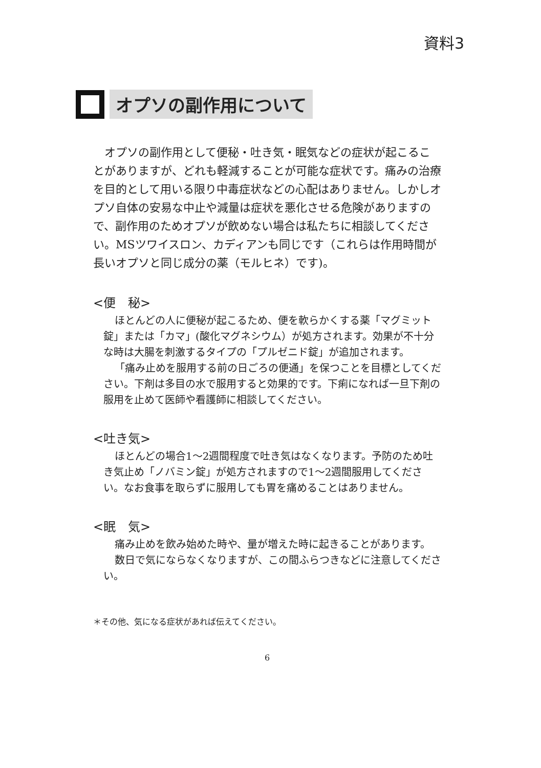資料3
オプソの副作用について
オプソの副作用として便秘・吐き気・眠気などの症状が起こることがありますが、どれも軽減することが可能な症状です。痛みの治療を目的として用いる限り中毒症状などの心配はありません。しかしオプソ自体の安易な中止や減量は症状を悪化させる危険がありますので、副作用のためオプソが飲めない場合は私たちに相談してください。MSツワイスロン、カディアンも同じです（これらは作用時間が長いオプソと同じ成分の薬（モルヒネ）です)。
<便　秘>
ほとんどの人に便秘が起こるため、便を軟らかくする薬「マグミット錠」または「カマ」(酸化マグネシウム）が処方されます。効果が不十分な時は大腸を刺激するタイプの「プルゼニド錠」が追加されます。
「痛み止めを服用する前の日ごろの便通」を保つことを目標としてください。下剤は多目の水で服用すると効果的です。下痢になれば一旦下剤の服用を止めて医師や看護師に相談してください。
<吐き気>
ほとんどの場合1～2週間程度で吐き気はなくなります。予防のため吐き気止め「ノバミン錠」が処方されますので1～2週間服用してください。なお食事を取らずに服用しても胃を痛めることはありません。
<眠　気>
痛み止めを飲み始めた時や、量が増えた時に起きることがあります。
数日で気にならなくなりますが、この間ふらつきなどに注意してください。
＊その他、気になる症状があれば伝えてください。
6